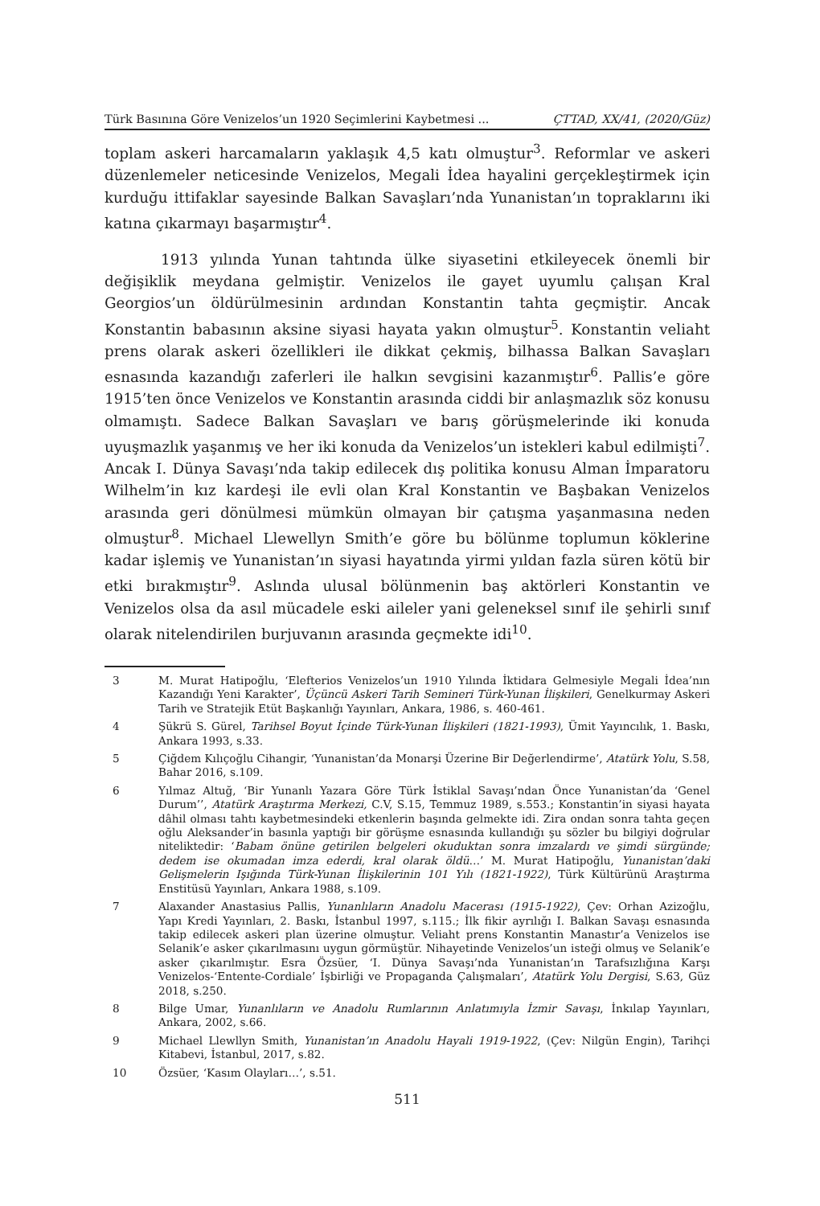Türk Basınına Göre Venizelos’un 1920 Seçimlerini Kaybetmesi ... ÇTTAD, XX/41, (2020/Güz)
toplam askeri harcamaların yaklaşık 4,5 katı olmuştur<sup>3</sup>. Reformlar ve askeri düzenlemeler neticesinde Venizelos, Megali İdea hayalini gerçekleştirmek için kurduğu ittifaklar sayesinde Balkan Savaşları’nda Yunanistan’ın topraklarını iki katına çıkarmayı başarmıştır<sup>4</sup>.
1913 yılında Yunan tahtında ülke siyasetini etkileyecek önemli bir değişiklik meydana gelmiştir. Venizelos ile gayet uyumlu çalışan Kral Georgios’un öldürülmesinin ardından Konstantin tahta geçmiştir. Ancak Konstantin babasının aksine siyasi hayata yakın olmuştur<sup>5</sup>. Konstantin veliaht prens olarak askeri özellikleri ile dikkat çekmiş, bilhassa Balkan Savaşları esnasında kazandığı zaferleri ile halkın sevgisini kazanmıştır<sup>6</sup>. Pallis’e göre 1915’ten önce Venizelos ve Konstantin arasında ciddi bir anlaşmazlık söz konusu olmamıştı. Sadece Balkan Savaşları ve barış görüşmelerinde iki konuda uyuşmazlık yaşanmış ve her iki konuda da Venizelos’un istekleri kabul edilmişti<sup>7</sup>. Ancak I. Dünya Savaşı’nda takip edilecek dış politika konusu Alman İmparatoru Wilhelm’in kız kardeşi ile evli olan Kral Konstantin ve Başbakan Venizelos arasında geri dönülmesi mümkün olmayan bir çatışma yaşanmasına neden olmuştur<sup>8</sup>. Michael Llewellyn Smith’e göre bu bölünme toplumun köklerine kadar işlemiş ve Yunanistan’ın siyasi hayatında yirmi yıldan fazla süren kötü bir etki bırakmıştır<sup>9</sup>. Aslında ulusal bölünmenin baş aktörleri Konstantin ve Venizelos olsa da asıl mücadele eski aileler yani geleneksel sınıf ile şehirli sınıf olarak nitelendirilen burjuvanın arasında geçmekte idi<sup>10</sup>.
3 M. Murat Hatipoğlu, ‘Elefterios Venizelos’un 1910 Yılında İktidara Gelmesiyle Megali İdea’nın Kazandığı Yeni Karakter’, Üçüncü Askeri Tarih Semineri Türk-Yunan İlişkileri, Genelkurmay Askeri Tarih ve Stratejik Etüt Başkanlığı Yayınları, Ankara, 1986, s. 460-461.
4 Şükrü S. Gürel, Tarihsel Boyut İçinde Türk-Yunan İlişkileri (1821-1993), Ümit Yayıncılık, 1. Baskı, Ankara 1993, s.33.
5 Çiğdem Kılıçoğlu Cihangir, ‘Yunanistan’da Monarşi Üzerine Bir Değerlendirme’, Atatürk Yolu, S.58, Bahar 2016, s.109.
6 Yılmaz Altuğ, ‘Bir Yunanlı Yazara Göre Türk İstiklal Savaşı’ndan Önce Yunanistan’da ‘Genel Durum’’, Atatürk Araştırma Merkezi, C.V, S.15, Temmuz 1989, s.553.; Konstantin’in siyasi hayata dâhil olması tahtı kaybetmesindeki etkenlerin başında gelmekte idi. Zira ondan sonra tahta geçen oğlu Aleksander’in basınla yaptığı bir görüşme esnasında kullandığı şu sözler bu bilgiyi doğrular niteliktedir: ‘Babam önüne getirilen belgeleri okuduktan sonra imzalardı ve şimdi sürgünde; dedem ise okumadan imza ederdi, kral olarak öldü…’ M. Murat Hatipoğlu, Yunanistan’daki Gelişmelerin Işığında Türk-Yunan İlişkilerinin 101 Yılı (1821-1922), Türk Kültürünü Araştırma Enstitüsü Yayınları, Ankara 1988, s.109.
7 Alaxander Anastasius Pallis, Yunanlıların Anadolu Macerası (1915-1922), Çev: Orhan Azizoğlu, Yapı Kredi Yayınları, 2. Baskı, İstanbul 1997, s.115.; İlk fikir ayrılığı I. Balkan Savaşı esnasında takip edilecek askeri plan üzerine olmuştur. Veliaht prens Konstantin Manastır’a Venizelos ise Selanik’e asker çıkarılmasını uygun görmüştür. Nihayetinde Venizelos’un isteği olmuş ve Selanik’e asker çıkarılmıştır. Esra Özsüer, ‘I. Dünya Savaşı’nda Yunanistan’ın Tarafsızlığına Karşı Venizelos-‘Entente-Cordiale’ İşbirliği ve Propaganda Çalışmaları’, Atatürk Yolu Dergisi, S.63, Güz 2018, s.250.
8 Bilge Umar, Yunanlıların ve Anadolu Rumlarının Anlatımıyla İzmir Savaşı, İnkılap Yayınları, Ankara, 2002, s.66.
9 Michael Llewllyn Smith, Yunanistan’ın Anadolu Hayali 1919-1922, (Çev: Nilgün Engin), Tarihçi Kitabevi, İstanbul, 2017, s.82.
10 Özsüer, ‘Kasım Olayları…’, s.51.
511